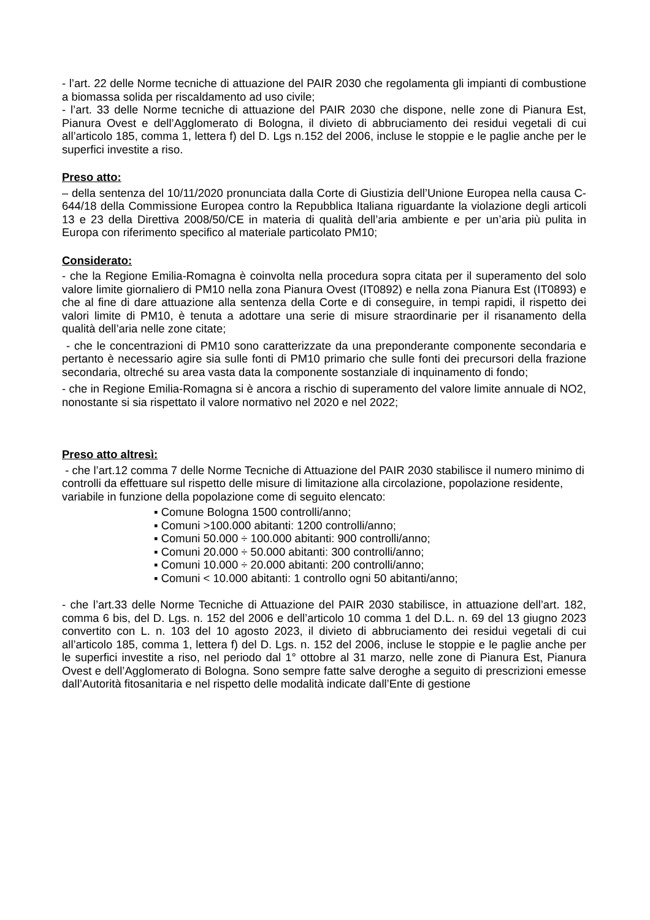- l’art. 22 delle Norme tecniche di attuazione del PAIR 2030 che regolamenta gli impianti di combustione a biomassa solida per riscaldamento ad uso civile;
- l’art. 33 delle Norme tecniche di attuazione del PAIR 2030 che dispone, nelle zone di Pianura Est, Pianura Ovest e dell’Agglomerato di Bologna, il divieto di abbruciamento dei residui vegetali di cui all’articolo 185, comma 1, lettera f) del D. Lgs n.152 del 2006, incluse le stoppie e le paglie anche per le superfici investite a riso.
Preso atto:
– della sentenza del 10/11/2020 pronunciata dalla Corte di Giustizia dell’Unione Europea nella causa C-644/18 della Commissione Europea contro la Repubblica Italiana riguardante la violazione degli articoli 13 e 23 della Direttiva 2008/50/CE in materia di qualità dell’aria ambiente e per un’aria più pulita in Europa con riferimento specifico al materiale particolato PM10;
Considerato:
- che la Regione Emilia-Romagna è coinvolta nella procedura sopra citata per il superamento del solo valore limite giornaliero di PM10 nella zona Pianura Ovest (IT0892) e nella zona Pianura Est (IT0893) e che al fine di dare attuazione alla sentenza della Corte e di conseguire, in tempi rapidi, il rispetto dei valori limite di PM10, è tenuta a adottare una serie di misure straordinarie per il risanamento della qualità dell’aria nelle zone citate;
- che le concentrazioni di PM10 sono caratterizzate da una preponderante componente secondaria e pertanto è necessario agire sia sulle fonti di PM10 primario che sulle fonti dei precursori della frazione secondaria, oltreché su area vasta data la componente sostanziale di inquinamento di fondo;
- che in Regione Emilia-Romagna si è ancora a rischio di superamento del valore limite annuale di NO2, nonostante si sia rispettato il valore normativo nel 2020 e nel 2022;
Preso atto altresì:
- che l’art.12 comma 7 delle Norme Tecniche di Attuazione del PAIR 2030 stabilisce il numero minimo di controlli da effettuare sul rispetto delle misure di limitazione alla circolazione, popolazione residente, variabile in funzione della popolazione come di seguito elencato:
▪ Comune Bologna 1500 controlli/anno;
▪ Comuni >100.000 abitanti: 1200 controlli/anno;
▪ Comuni 50.000 ÷ 100.000 abitanti: 900 controlli/anno;
▪ Comuni 20.000 ÷ 50.000 abitanti: 300 controlli/anno;
▪ Comuni 10.000 ÷ 20.000 abitanti: 200 controlli/anno;
▪ Comuni < 10.000 abitanti: 1 controllo ogni 50 abitanti/anno;
- che l’art.33 delle Norme Tecniche di Attuazione del PAIR 2030 stabilisce, in attuazione dell’art. 182, comma 6 bis, del D. Lgs. n. 152 del 2006 e dell’articolo 10 comma 1 del D.L. n. 69 del 13 giugno 2023 convertito con L. n. 103 del 10 agosto 2023, il divieto di abbruciamento dei residui vegetali di cui all’articolo 185, comma 1, lettera f) del D. Lgs. n. 152 del 2006, incluse le stoppie e le paglie anche per le superfici investite a riso, nel periodo dal 1° ottobre al 31 marzo, nelle zone di Pianura Est, Pianura Ovest e dell’Agglomerato di Bologna. Sono sempre fatte salve deroghe a seguito di prescrizioni emesse dall’Autorità fitosanitaria e nel rispetto delle modalità indicate dall’Ente di gestione